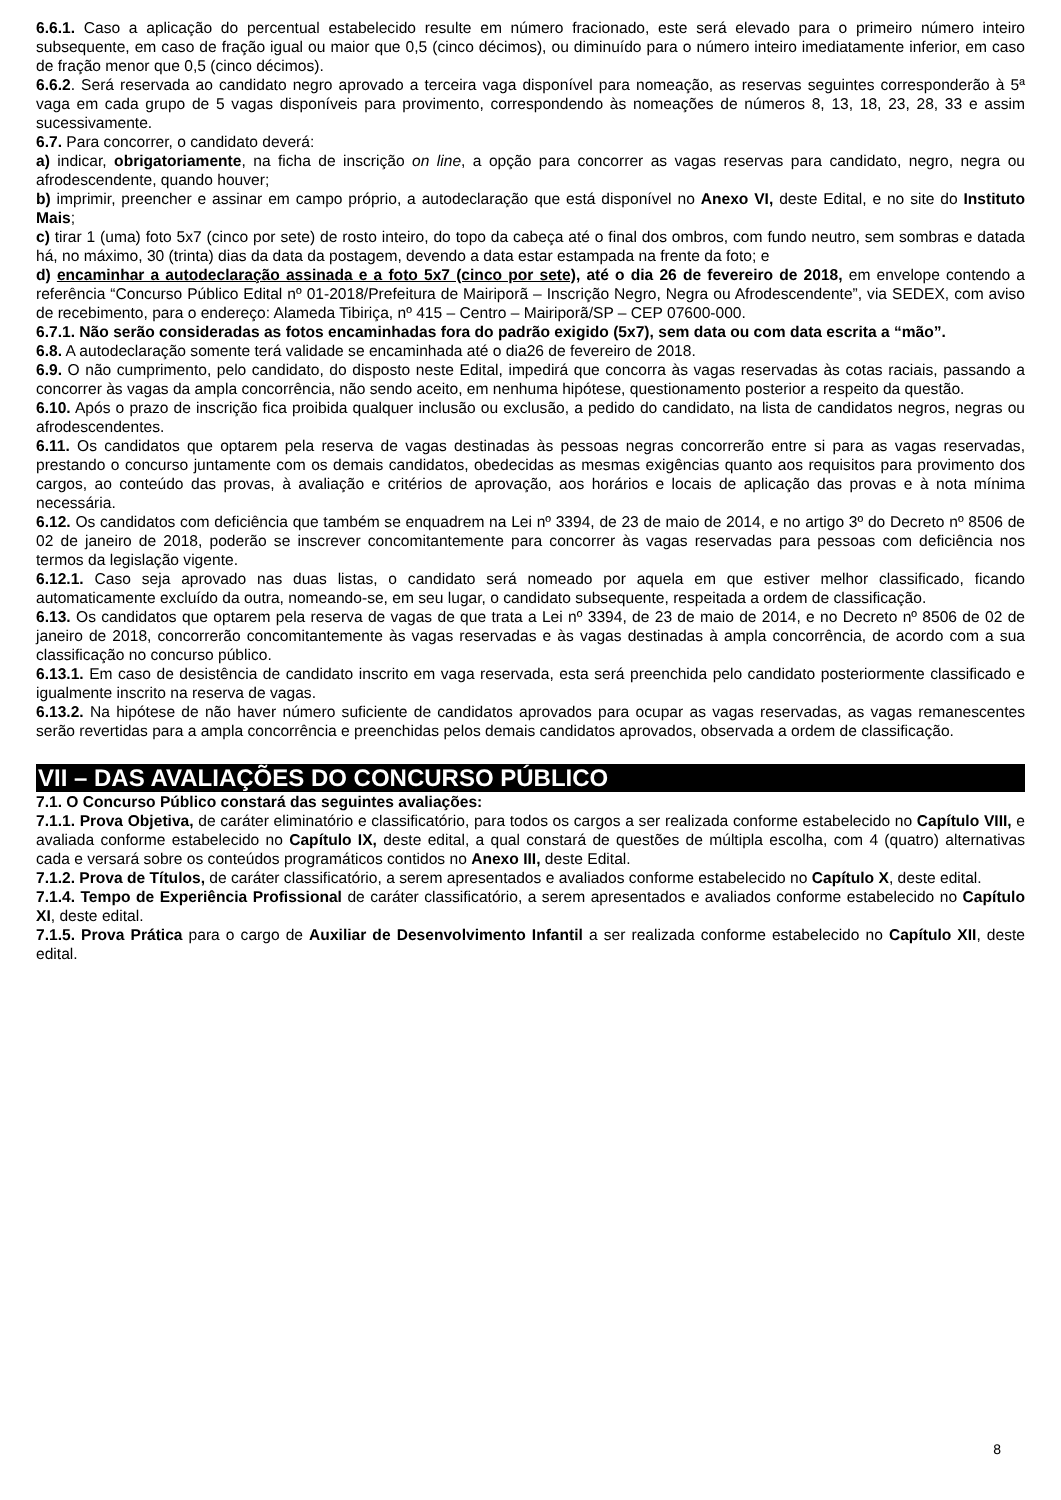6.6.1. Caso a aplicação do percentual estabelecido resulte em número fracionado, este será elevado para o primeiro número inteiro subsequente, em caso de fração igual ou maior que 0,5 (cinco décimos), ou diminuído para o número inteiro imediatamente inferior, em caso de fração menor que 0,5 (cinco décimos).
6.6.2. Será reservada ao candidato negro aprovado a terceira vaga disponível para nomeação, as reservas seguintes corresponderão à 5ª vaga em cada grupo de 5 vagas disponíveis para provimento, correspondendo às nomeações de números 8, 13, 18, 23, 28, 33 e assim sucessivamente.
6.7. Para concorrer, o candidato deverá:
a) indicar, obrigatoriamente, na ficha de inscrição on line, a opção para concorrer as vagas reservas para candidato, negro, negra ou afrodescendente, quando houver;
b) imprimir, preencher e assinar em campo próprio, a autodeclaração que está disponível no Anexo VI, deste Edital, e no site do Instituto Mais;
c) tirar 1 (uma) foto 5x7 (cinco por sete) de rosto inteiro, do topo da cabeça até o final dos ombros, com fundo neutro, sem sombras e datada há, no máximo, 30 (trinta) dias da data da postagem, devendo a data estar estampada na frente da foto; e
d) encaminhar a autodeclaração assinada e a foto 5x7 (cinco por sete), até o dia 26 de fevereiro de 2018, em envelope contendo a referência “Concurso Público Edital nº 01-2018/Prefeitura de Mairiporã – Inscrição Negro, Negra ou Afrodescendente”, via SEDEX, com aviso de recebimento, para o endereço: Alameda Tibiriça, nº 415 – Centro – Mairiporã/SP – CEP 07600-000.
6.7.1. Não serão consideradas as fotos encaminhadas fora do padrão exigido (5x7), sem data ou com data escrita a “mão”.
6.8. A autodeclaração somente terá validade se encaminhada até o dia26 de fevereiro de 2018.
6.9. O não cumprimento, pelo candidato, do disposto neste Edital, impedirá que concorra às vagas reservadas às cotas raciais, passando a concorrer às vagas da ampla concorrência, não sendo aceito, em nenhuma hipótese, questionamento posterior a respeito da questão.
6.10. Após o prazo de inscrição fica proibida qualquer inclusão ou exclusão, a pedido do candidato, na lista de candidatos negros, negras ou afrodescendentes.
6.11. Os candidatos que optarem pela reserva de vagas destinadas às pessoas negras concorrerão entre si para as vagas reservadas, prestando o concurso juntamente com os demais candidatos, obedecidas as mesmas exigências quanto aos requisitos para provimento dos cargos, ao conteúdo das provas, à avaliação e critérios de aprovação, aos horários e locais de aplicação das provas e à nota mínima necessária.
6.12. Os candidatos com deficiência que também se enquadrem na Lei nº 3394, de 23 de maio de 2014, e no artigo 3º do Decreto nº 8506 de 02 de janeiro de 2018, poderão se inscrever concomitantemente para concorrer às vagas reservadas para pessoas com deficiência nos termos da legislação vigente.
6.12.1. Caso seja aprovado nas duas listas, o candidato será nomeado por aquela em que estiver melhor classificado, ficando automaticamente excluído da outra, nomeando-se, em seu lugar, o candidato subsequente, respeitada a ordem de classificação.
6.13. Os candidatos que optarem pela reserva de vagas de que trata a Lei nº 3394, de 23 de maio de 2014, e no Decreto nº 8506 de 02 de janeiro de 2018, concorrerão concomitantemente às vagas reservadas e às vagas destinadas à ampla concorrência, de acordo com a sua classificação no concurso público.
6.13.1. Em caso de desistência de candidato inscrito em vaga reservada, esta será preenchida pelo candidato posteriormente classificado e igualmente inscrito na reserva de vagas.
6.13.2. Na hipótese de não haver número suficiente de candidatos aprovados para ocupar as vagas reservadas, as vagas remanescentes serão revertidas para a ampla concorrência e preenchidas pelos demais candidatos aprovados, observada a ordem de classificação.
VII – DAS AVALIAÇÕES DO CONCURSO PÚBLICO
7.1. O Concurso Público constará das seguintes avaliações:
7.1.1. Prova Objetiva, de caráter eliminatório e classificatório, para todos os cargos a ser realizada conforme estabelecido no Capítulo VIII, e avaliada conforme estabelecido no Capítulo IX, deste edital, a qual constará de questões de múltipla escolha, com 4 (quatro) alternativas cada e versará sobre os conteúdos programáticos contidos no Anexo III, deste Edital.
7.1.2. Prova de Títulos, de caráter classificatório, a serem apresentados e avaliados conforme estabelecido no Capítulo X, deste edital.
7.1.4. Tempo de Experiência Profissional de caráter classificatório, a serem apresentados e avaliados conforme estabelecido no Capítulo XI, deste edital.
7.1.5. Prova Prática para o cargo de Auxiliar de Desenvolvimento Infantil a ser realizada conforme estabelecido no Capítulo XII, deste edital.
8